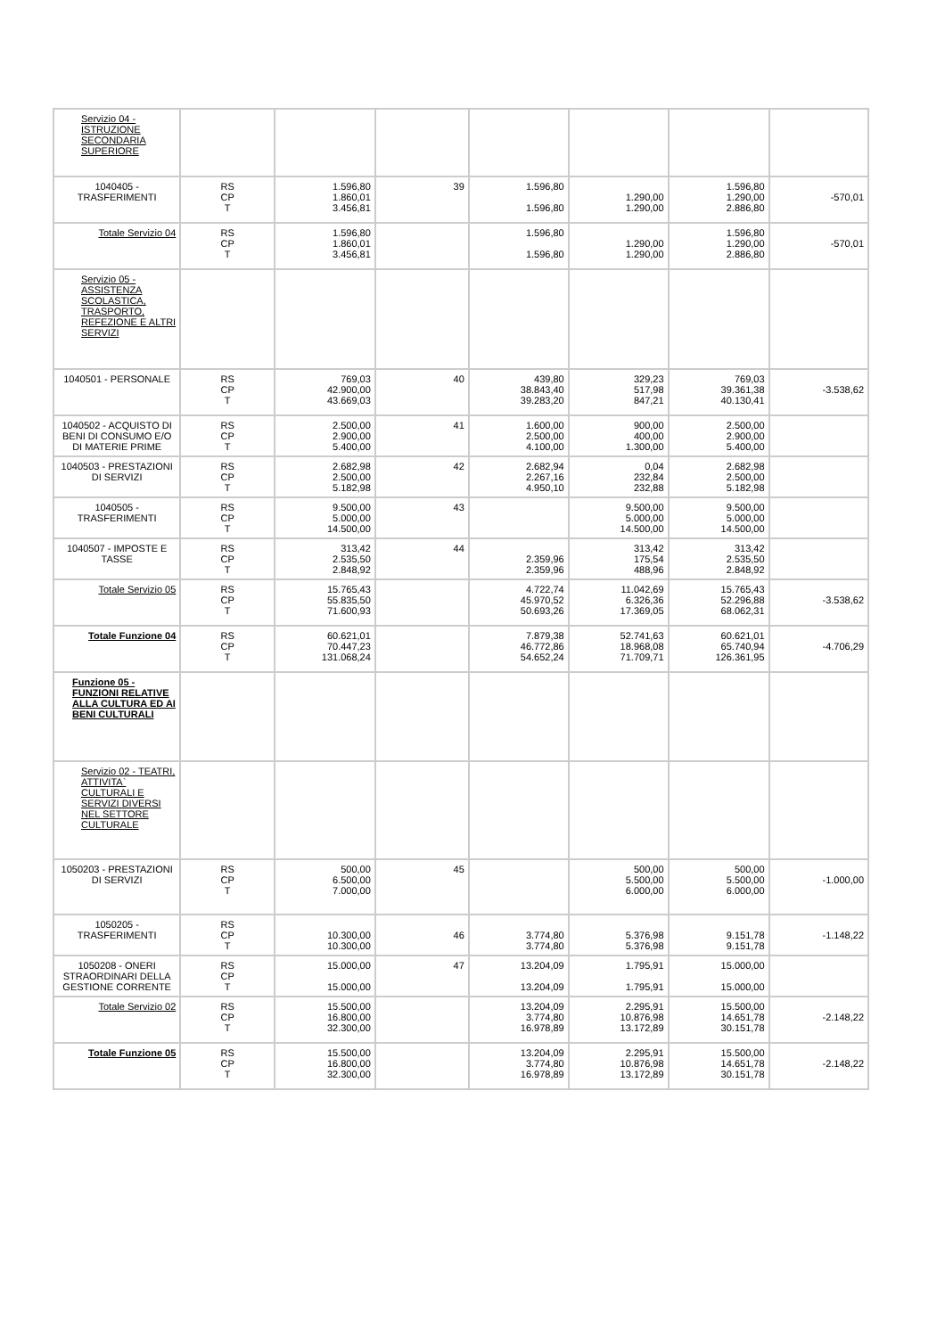| Servizio 04 - ISTRUZIONE SECONDARIA SUPERIORE | | | | | | | |
| 1040405 - TRASFERIMENTI | RS CP T | 1.596,80 1.860,01 3.456,81 | 39 | 1.596,80 1.596,80 | 1.290,00 1.290,00 | 1.596,80 1.290,00 2.886,80 | -570,01 |
| Totale Servizio 04 | RS CP T | 1.596,80 1.860,01 3.456,81 | | 1.596,80 1.596,80 | 1.290,00 1.290,00 | 1.596,80 1.290,00 2.886,80 | -570,01 |
| Servizio 05 - ASSISTENZA SCOLASTICA, TRASPORTO, REFEZIONE E ALTRI SERVIZI | | | | | | | |
| 1040501 - PERSONALE | RS CP T | 769,03 42.900,00 43.669,03 | 40 | 439,80 38.843,40 39.283,20 | 329,23 517,98 847,21 | 769,03 39.361,38 40.130,41 | -3.538,62 |
| 1040502 - ACQUISTO DI BENI DI CONSUMO E/O DI MATERIE PRIME | RS CP T | 2.500,00 2.900,00 5.400,00 | 41 | 1.600,00 2.500,00 4.100,00 | 900,00 400,00 1.300,00 | 2.500,00 2.900,00 5.400,00 | |
| 1040503 - PRESTAZIONI DI SERVIZI | RS CP T | 2.682,98 2.500,00 5.182,98 | 42 | 2.682,94 2.267,16 4.950,10 | 0,04 232,84 232,88 | 2.682,98 2.500,00 5.182,98 | |
| 1040505 - TRASFERIMENTI | RS CP T | 9.500,00 5.000,00 14.500,00 | 43 | | 9.500,00 5.000,00 14.500,00 | 9.500,00 5.000,00 14.500,00 | |
| 1040507 - IMPOSTE E TASSE | RS CP T | 313,42 2.535,50 2.848,92 | 44 | 2.359,96 2.359,96 | 313,42 175,54 488,96 | 313,42 2.535,50 2.848,92 | |
| Totale Servizio 05 | RS CP T | 15.765,43 55.835,50 71.600,93 | | 4.722,74 45.970,52 50.693,26 | 11.042,69 6.326,36 17.369,05 | 15.765,43 52.296,88 68.062,31 | -3.538,62 |
| Totale Funzione 04 | RS CP T | 60.621,01 70.447,23 131.068,24 | | 7.879,38 46.772,86 54.652,24 | 52.741,63 18.968,08 71.709,71 | 60.621,01 65.740,94 126.361,95 | -4.706,29 |
| Funzione 05 - FUNZIONI RELATIVE ALLA CULTURA ED AI BENI CULTURALI | | | | | | | |
| Servizio 02 - TEATRI, ATTIVITA` CULTURALI E SERVIZI DIVERSI NEL SETTORE CULTURALE | | | | | | | |
| 1050203 - PRESTAZIONI DI SERVIZI | RS CP T | 500,00 6.500,00 7.000,00 | 45 | | 500,00 5.500,00 6.000,00 | 500,00 5.500,00 6.000,00 | -1.000,00 |
| 1050205 - TRASFERIMENTI | RS CP T | 10.300,00 10.300,00 | 46 | 3.774,80 3.774,80 | 5.376,98 5.376,98 | 9.151,78 9.151,78 | -1.148,22 |
| 1050208 - ONERI STRAORDINARI DELLA GESTIONE CORRENTE | RS CP T | 15.000,00 15.000,00 | 47 | 13.204,09 13.204,09 | 1.795,91 1.795,91 | 15.000,00 15.000,00 | |
| Totale Servizio 02 | RS CP T | 15.500,00 16.800,00 32.300,00 | | 13.204,09 3.774,80 16.978,89 | 2.295,91 10.876,98 13.172,89 | 15.500,00 14.651,78 30.151,78 | -2.148,22 |
| Totale Funzione 05 | RS CP T | 15.500,00 16.800,00 32.300,00 | | 13.204,09 3.774,80 16.978,89 | 2.295,91 10.876,98 13.172,89 | 15.500,00 14.651,78 30.151,78 | -2.148,22 |